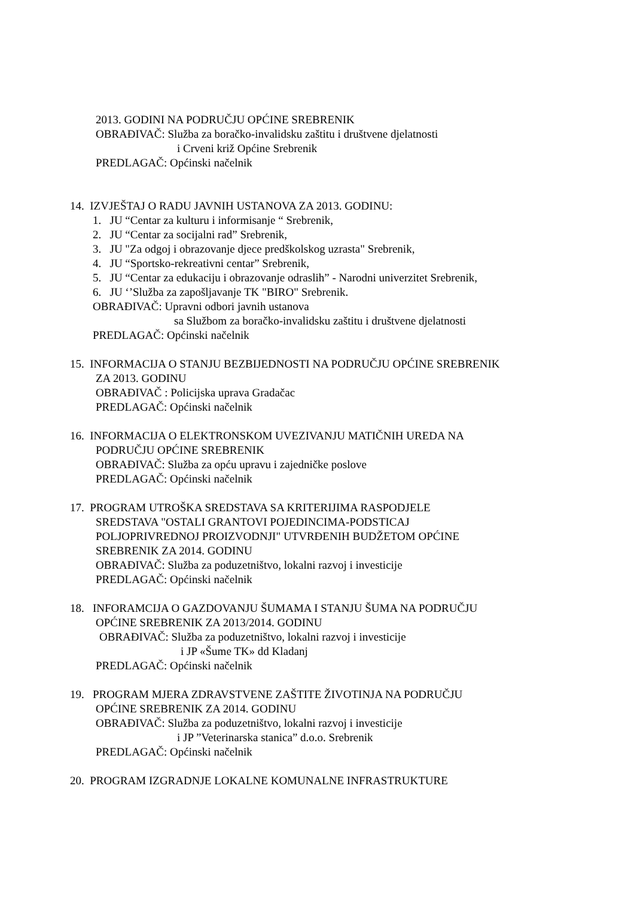2013. GODINI NA PODRUČJU OPĆINE SREBRENIK
OBRAĐIVAČ: Služba za boračko-invalidsku zaštitu i društvene djelatnosti
i Crveni križ Općine Srebrenik
PREDLAGAČ: Općinski načelnik
14. IZVJEŠTAJ O RADU JAVNIH USTANOVA ZA 2013. GODINU:
1. JU “Centar za kulturu i informisanje “ Srebrenik,
2. JU “Centar za socijalni rad” Srebrenik,
3. JU "Za odgoj i obrazovanje djece predškolskog uzrasta" Srebrenik,
4. JU “Sportsko-rekreativni centar” Srebrenik,
5. JU “Centar za edukaciju i obrazovanje odraslih” - Narodni univerzitet Srebrenik,
6. JU ‘’Služba za zapošljavanje TK "BIRO" Srebrenik.
OBRAĐIVAČ: Upravni odbori javnih ustanova
sa Službom za boračko-invalidsku zaštitu i društvene djelatnosti
PREDLAGAČ: Općinski načelnik
15. INFORMACIJA O STANJU BEZBIJEDNOSTI NA PODRUČJU OPĆINE SREBRENIK
ZA 2013. GODINU
OBRAĐIVAČ : Policijska uprava Gradačac
PREDLAGAČ: Općinski načelnik
16. INFORMACIJA O ELEKTRONSKOM UVEZIVANJU MATIČNIH UREDA NA
PODRUČJU OPĆINE SREBRENIK
OBRAĐIVAČ: Služba za opću upravu i zajedničke poslove
PREDLAGAČ: Općinski načelnik
17. PROGRAM UTROŠKA SREDSTAVA SA KRITERIJIMA RASPODJELE
SREDSTAVA "OSTALI GRANTOVI POJEDINCIMA-PODSTICAJ
POLJOPRIVREDNOJ PROIZVODNJI" UTVRĐENIH BUDŽETOM OPĆINE
SREBRENIK ZA 2014. GODINU
OBRAĐIVAČ: Služba za poduzetništvo, lokalni razvoj i investicije
PREDLAGAČ: Općinski načelnik
18. INFORAMCIJA O GAZDOVANJU ŠUMAMA I STANJU ŠUMA NA PODRUČJU
OPĆINE SREBRENIK ZA 2013/2014. GODINU
OBRAĐIVAČ: Služba za poduzetništvo, lokalni razvoj i investicije
i JP «Šume TK» dd Kladanj
PREDLAGAČ: Općinski načelnik
19. PROGRAM MJERA ZDRAVSTVENE ZAŠTITE ŽIVOTINJA NA PODRUČJU
OPĆINE SREBRENIK ZA 2014. GODINU
OBRAĐIVAČ: Služba za poduzetništvo, lokalni razvoj i investicije
i JP ”Veterinarska stanica” d.o.o. Srebrenik
PREDLAGAČ: Općinski načelnik
20. PROGRAM IZGRADNJE LOKALNE KOMUNALNE INFRASTRUKTURE